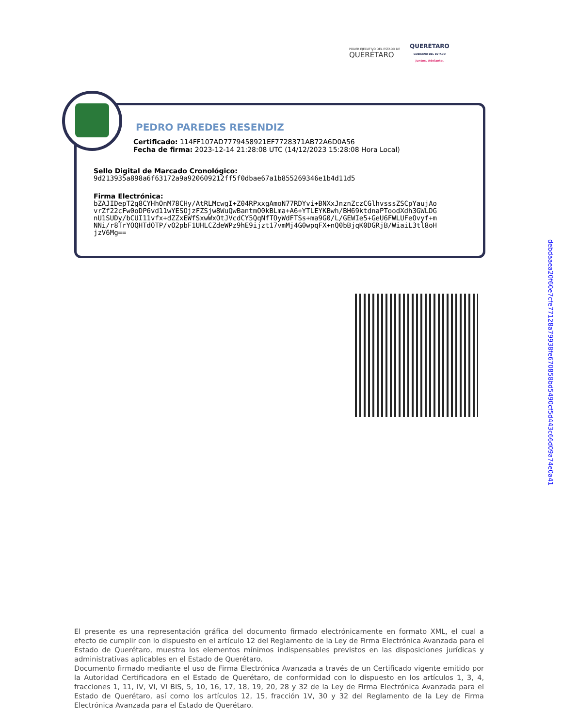PODER EJECUTIVO DEL ESTADO DE
QUERÉTARO
QUERÉTARO
GOBIERNO DEL ESTADO
Juntos, Adelante.
PEDRO PAREDES RESENDIZ
Certificado: 114FF107AD7779458921EF7728371AB72A6D0A56
Fecha de firma: 2023-12-14 21:28:08 UTC (14/12/2023 15:28:08 Hora Local)
Sello Digital de Marcado Cronológico:
9d213935a898a6f63172a9a920609212ff5f0dbae67a1b855269346e1b4d11d5
Firma Electrónica:
bZAJIDepT2g8CYHhOnM78CHy/AtRLMcwgI+Z04RPxxgAmoN77RDYvi+BNXxJnznZczCGlhvsssZSCpYaujAo
vrZf22cFw0oDP6vd11wYESOjzFZSjw8WuQwBantmO0kBLma+A6+YTLEYKBwh/BH69ktdnaPToodXdh3GWLDG
nU1SUDy/bCUI11vfx+dZZxEWfSxwWxOtJVcdCY5QqNfTOyWdFTSs+ma9G0/L/GEWIe5+GeU6FWLUFeOvyf+m
NNi/r8TrYOQHTdOTP/vO2pbF1UHLCZdeWPz9hE9ijzt17vmMj4G0wpqFX+nQ0bBjqK0DGRjB/WiaiL3tl8oH
jzV6Mg==
debdaaea20f60e7cfe77128a79938fe670858bd5490cf5d443c66d09a74e0a41
El presente es una representación gráfica del documento firmado electrónicamente en formato XML, el cual a efecto de cumplir con lo dispuesto en el artículo 12 del Reglamento de la Ley de Firma Electrónica Avanzada para el Estado de Querétaro, muestra los elementos mínimos indispensables previstos en las disposiciones jurídicas y administrativas aplicables en el Estado de Querétaro.
Documento firmado mediante el uso de Firma Electrónica Avanzada a través de un Certificado vigente emitido por la Autoridad Certificadora en el Estado de Querétaro, de conformidad con lo dispuesto en los artículos 1, 3, 4, fracciones 1, 11, IV, VI, VI BIS, 5, 10, 16, 17, 18, 19, 20, 28 y 32 de la Ley de Firma Electrónica Avanzada para el Estado de Querétaro, así como los artículos 12, 15, fracción 1V, 30 y 32 del Reglamento de la Ley de Firma Electrónica Avanzada para el Estado de Querétaro.